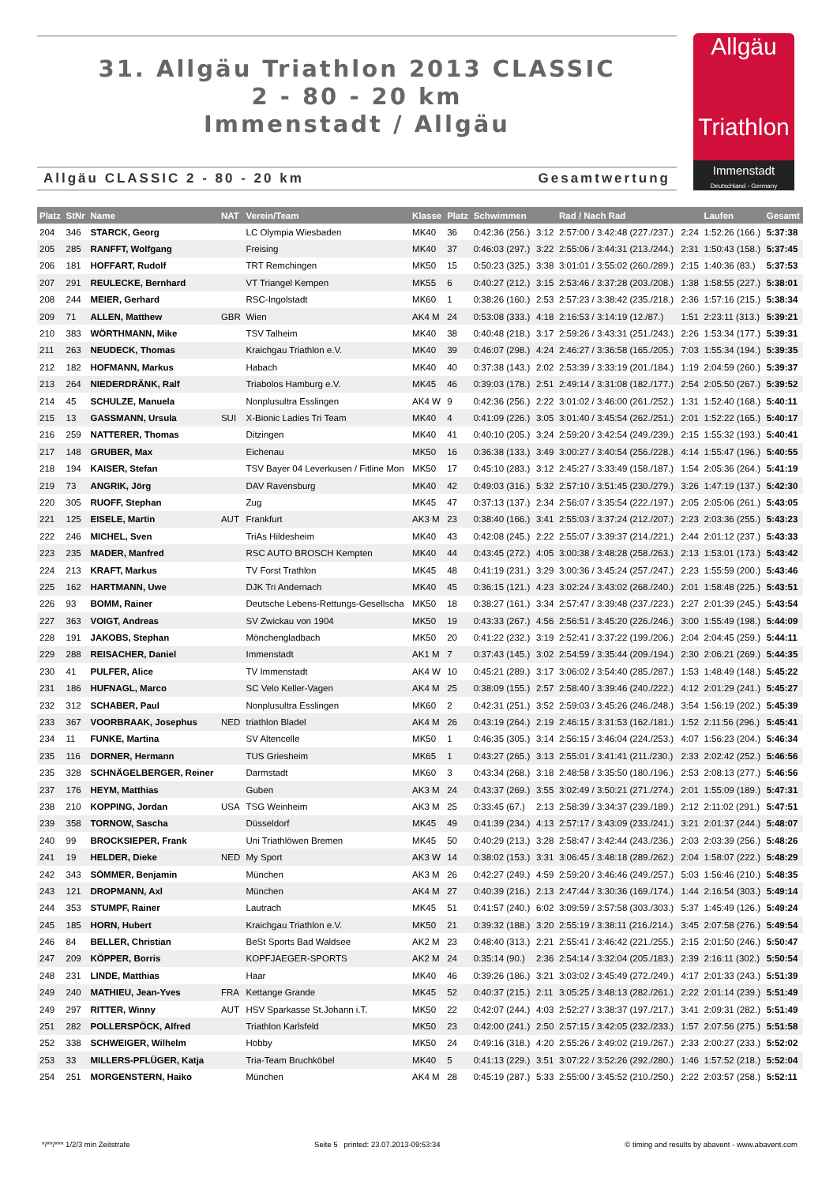31. Allgäu Triathlon 2013 CLASSIC
2 - 80 - 20 km
Immenstadt / Allgäu
Allgäu
Triathlon
Immenstadt
Deutschland - Germany
Allgäu CLASSIC 2 - 80 - 20 km Gesamtwertung
| Platz | StNr | Name | NAT | Verein/Team | Klasse | Platz | Schwimmen | | Rad / Nach Rad | | Laufen | Gesamt |
| --- | --- | --- | --- | --- | --- | --- | --- | --- | --- | --- | --- | --- |
| 204 | 346 | STARCK, Georg | | LC Olympia Wiesbaden | MK40 | 36 | 0:42:36 (256.) | 3:12 | 2:57:00 / 3:42:48 (227./237.) | 2:24 | 1:52:26 (166.) | 5:37:38 |
| 205 | 285 | RANFFT, Wolfgang | | Freising | MK40 | 37 | 0:46:03 (297.) | 3:22 | 2:55:06 / 3:44:31 (213./244.) | 2:31 | 1:50:43 (158.) | 5:37:45 |
| 206 | 181 | HOFFART, Rudolf | | TRT Remchingen | MK50 | 15 | 0:50:23 (325.) | 3:38 | 3:01:01 / 3:55:02 (260./289.) | 2:15 | 1:40:36 (83.) | 5:37:53 |
| 207 | 291 | REULECKE, Bernhard | | VT Triangel Kempen | MK55 | 6 | 0:40:27 (212.) | 3:15 | 2:53:46 / 3:37:28 (203./208.) | 1:38 | 1:58:55 (227.) | 5:38:01 |
| 208 | 244 | MEIER, Gerhard | | RSC-Ingolstadt | MK60 | 1 | 0:38:26 (160.) | 2:53 | 2:57:23 / 3:38:42 (235./218.) | 2:36 | 1:57:16 (215.) | 5:38:34 |
| 209 | 71 | ALLEN, Matthew | GBR | Wien | AK4 M | 24 | 0:53:08 (333.) | 4:18 | 2:16:53 / 3:14:19 (12./87.) | 1:51 | 2:23:11 (313.) | 5:39:21 |
| 210 | 383 | WÖRTHMANN, Mike | | TSV Talheim | MK40 | 38 | 0:40:48 (218.) | 3:17 | 2:59:26 / 3:43:31 (251./243.) | 2:26 | 1:53:34 (177.) | 5:39:31 |
| 211 | 263 | NEUDECK, Thomas | | Kraichgau Triathlon e.V. | MK40 | 39 | 0:46:07 (298.) | 4:24 | 2:46:27 / 3:36:58 (165./205.) | 7:03 | 1:55:34 (194.) | 5:39:35 |
| 212 | 182 | HOFMANN, Markus | | Habach | MK40 | 40 | 0:37:38 (143.) | 2:02 | 2:53:39 / 3:33:19 (201./184.) | 1:19 | 2:04:59 (260.) | 5:39:37 |
| 213 | 264 | NIEDERDRÄNK, Ralf | | Triabolos Hamburg e.V. | MK45 | 46 | 0:39:03 (178.) | 2:51 | 2:49:14 / 3:31:08 (182./177.) | 2:54 | 2:05:50 (267.) | 5:39:52 |
| 214 | 45 | SCHULZE, Manuela | | Nonplusultra Esslingen | AK4 W | 9 | 0:42:36 (256.) | 2:22 | 3:01:02 / 3:46:00 (261./252.) | 1:31 | 1:52:40 (168.) | 5:40:11 |
| 215 | 13 | GASSMANN, Ursula | SUI | X-Bionic Ladies Tri Team | MK40 | 4 | 0:41:09 (226.) | 3:05 | 3:01:40 / 3:45:54 (262./251.) | 2:01 | 1:52:22 (165.) | 5:40:17 |
| 216 | 259 | NATTERER, Thomas | | Ditzingen | MK40 | 41 | 0:40:10 (205.) | 3:24 | 2:59:20 / 3:42:54 (249./239.) | 2:15 | 1:55:32 (193.) | 5:40:41 |
| 217 | 148 | GRUBER, Max | | Eichenau | MK50 | 16 | 0:36:38 (133.) | 3:49 | 3:00:27 / 3:40:54 (256./228.) | 4:14 | 1:55:47 (196.) | 5:40:55 |
| 218 | 194 | KAISER, Stefan | | TSV Bayer 04 Leverkusen / Fitline Mon | MK50 | 17 | 0:45:10 (283.) | 3:12 | 2:45:27 / 3:33:49 (158./187.) | 1:54 | 2:05:36 (264.) | 5:41:19 |
| 219 | 73 | ANGRIK, Jörg | | DAV Ravensburg | MK40 | 42 | 0:49:03 (316.) | 5:32 | 2:57:10 / 3:51:45 (230./279.) | 3:26 | 1:47:19 (137.) | 5:42:30 |
| 220 | 305 | RUOFF, Stephan | | Zug | MK45 | 47 | 0:37:13 (137.) | 2:34 | 2:56:07 / 3:35:54 (222./197.) | 2:05 | 2:05:06 (261.) | 5:43:05 |
| 221 | 125 | EISELE, Martin | AUT | Frankfurt | AK3 M | 23 | 0:38:40 (166.) | 3:41 | 2:55:03 / 3:37:24 (212./207.) | 2:23 | 2:03:36 (255.) | 5:43:23 |
| 222 | 246 | MICHEL, Sven | | TriAs Hildesheim | MK40 | 43 | 0:42:08 (245.) | 2:22 | 2:55:07 / 3:39:37 (214./221.) | 2:44 | 2:01:12 (237.) | 5:43:33 |
| 223 | 235 | MADER, Manfred | | RSC AUTO BROSCH Kempten | MK40 | 44 | 0:43:45 (272.) | 4:05 | 3:00:38 / 3:48:28 (258./263.) | 2:13 | 1:53:01 (173.) | 5:43:42 |
| 224 | 213 | KRAFT, Markus | | TV Forst Trathlon | MK45 | 48 | 0:41:19 (231.) | 3:29 | 3:00:36 / 3:45:24 (257./247.) | 2:23 | 1:55:59 (200.) | 5:43:46 |
| 225 | 162 | HARTMANN, Uwe | | DJK Tri Andernach | MK40 | 45 | 0:36:15 (121.) | 4:23 | 3:02:24 / 3:43:02 (268./240.) | 2:01 | 1:58:48 (225.) | 5:43:51 |
| 226 | 93 | BOMM, Rainer | | Deutsche Lebens-Rettungs-Gesellscha | MK50 | 18 | 0:38:27 (161.) | 3:34 | 2:57:47 / 3:39:48 (237./223.) | 2:27 | 2:01:39 (245.) | 5:43:54 |
| 227 | 363 | VOIGT, Andreas | | SV Zwickau von 1904 | MK50 | 19 | 0:43:33 (267.) | 4:56 | 2:56:51 / 3:45:20 (226./246.) | 3:00 | 1:55:49 (198.) | 5:44:09 |
| 228 | 191 | JAKOBS, Stephan | | Mönchengladbach | MK50 | 20 | 0:41:22 (232.) | 3:19 | 2:52:41 / 3:37:22 (199./206.) | 2:04 | 2:04:45 (259.) | 5:44:11 |
| 229 | 288 | REISACHER, Daniel | | Immenstadt | AK1 M | 7 | 0:37:43 (145.) | 3:02 | 2:54:59 / 3:35:44 (209./194.) | 2:30 | 2:06:21 (269.) | 5:44:35 |
| 230 | 41 | PULFER, Alice | | TV Immenstadt | AK4 W | 10 | 0:45:21 (289.) | 3:17 | 3:06:02 / 3:54:40 (285./287.) | 1:53 | 1:48:49 (148.) | 5:45:22 |
| 231 | 186 | HUFNAGL, Marco | | SC Velo Keller-Vagen | AK4 M | 25 | 0:38:09 (155.) | 2:57 | 2:58:40 / 3:39:46 (240./222.) | 4:12 | 2:01:29 (241.) | 5:45:27 |
| 232 | 312 | SCHABER, Paul | | Nonplusultra Esslingen | MK60 | 2 | 0:42:31 (251.) | 3:52 | 2:59:03 / 3:45:26 (246./248.) | 3:54 | 1:56:19 (202.) | 5:45:39 |
| 233 | 367 | VOORBRAAK, Josephus | NED | triathlon Bladel | AK4 M | 26 | 0:43:19 (264.) | 2:19 | 2:46:15 / 3:31:53 (162./181.) | 1:52 | 2:11:56 (296.) | 5:45:41 |
| 234 | 11 | FUNKE, Martina | | SV Altencelle | MK50 | 1 | 0:46:35 (305.) | 3:14 | 2:56:15 / 3:46:04 (224./253.) | 4:07 | 1:56:23 (204.) | 5:46:34 |
| 235 | 116 | DORNER, Hermann | | TUS Griesheim | MK65 | 1 | 0:43:27 (265.) | 3:13 | 2:55:01 / 3:41:41 (211./230.) | 2:33 | 2:02:42 (252.) | 5:46:56 |
| 235 | 328 | SCHNÄGELBERGER, Reiner | | Darmstadt | MK60 | 3 | 0:43:34 (268.) | 3:18 | 2:48:58 / 3:35:50 (180./196.) | 2:53 | 2:08:13 (277.) | 5:46:56 |
| 237 | 176 | HEYM, Matthias | | Guben | AK3 M | 24 | 0:43:37 (269.) | 3:55 | 3:02:49 / 3:50:21 (271./274.) | 2:01 | 1:55:09 (189.) | 5:47:31 |
| 238 | 210 | KOPPING, Jordan | USA | TSG Weinheim | AK3 M | 25 | 0:33:45 (67.) | 2:13 | 2:58:39 / 3:34:37 (239./189.) | 2:12 | 2:11:02 (291.) | 5:47:51 |
| 239 | 358 | TORNOW, Sascha | | Düsseldorf | MK45 | 49 | 0:41:39 (234.) | 4:13 | 2:57:17 / 3:43:09 (233./241.) | 3:21 | 2:01:37 (244.) | 5:48:07 |
| 240 | 99 | BROCKSIEPER, Frank | | Uni Triathlöwen Bremen | MK45 | 50 | 0:40:29 (213.) | 3:28 | 2:58:47 / 3:42:44 (243./236.) | 2:03 | 2:03:39 (256.) | 5:48:26 |
| 241 | 19 | HELDER, Dieke | NED | My Sport | AK3 W | 14 | 0:38:02 (153.) | 3:31 | 3:06:45 / 3:48:18 (289./262.) | 2:04 | 1:58:07 (222.) | 5:48:29 |
| 242 | 343 | SÖMMER, Benjamin | | München | AK3 M | 26 | 0:42:27 (249.) | 4:59 | 2:59:20 / 3:46:46 (249./257.) | 5:03 | 1:56:46 (210.) | 5:48:35 |
| 243 | 121 | DROPMANN, Axl | | München | AK4 M | 27 | 0:40:39 (216.) | 2:13 | 2:47:44 / 3:30:36 (169./174.) | 1:44 | 2:16:54 (303.) | 5:49:14 |
| 244 | 353 | STUMPF, Rainer | | Lautrach | MK45 | 51 | 0:41:57 (240.) | 6:02 | 3:09:59 / 3:57:58 (303./303.) | 5:37 | 1:45:49 (126.) | 5:49:24 |
| 245 | 185 | HORN, Hubert | | Kraichgau Triathlon e.V. | MK50 | 21 | 0:39:32 (188.) | 3:20 | 2:55:19 / 3:38:11 (216./214.) | 3:45 | 2:07:58 (276.) | 5:49:54 |
| 246 | 84 | BELLER, Christian | | BeSt Sports Bad Waldsee | AK2 M | 23 | 0:48:40 (313.) | 2:21 | 2:55:41 / 3:46:42 (221./255.) | 2:15 | 2:01:50 (246.) | 5:50:47 |
| 247 | 209 | KÖPPER, Borris | | KOPFJAEGER-SPORTS | AK2 M | 24 | 0:35:14 (90.) | 2:36 | 2:54:14 / 3:32:04 (205./183.) | 2:39 | 2:16:11 (302.) | 5:50:54 |
| 248 | 231 | LINDE, Matthias | | Haar | MK40 | 46 | 0:39:26 (186.) | 3:21 | 3:03:02 / 3:45:49 (272./249.) | 4:17 | 2:01:33 (243.) | 5:51:39 |
| 249 | 240 | MATHIEU, Jean-Yves | FRA | Kettange Grande | MK45 | 52 | 0:40:37 (215.) | 2:11 | 3:05:25 / 3:48:13 (282./261.) | 2:22 | 2:01:14 (239.) | 5:51:49 |
| 249 | 297 | RITTER, Winny | AUT | HSV Sparkasse St.Johann i.T. | MK50 | 22 | 0:42:07 (244.) | 4:03 | 2:52:27 / 3:38:37 (197./217.) | 3:41 | 2:09:31 (282.) | 5:51:49 |
| 251 | 282 | POLLERSPÖCK, Alfred | | Triathlon Karlsfeld | MK50 | 23 | 0:42:00 (241.) | 2:50 | 2:57:15 / 3:42:05 (232./233.) | 1:57 | 2:07:56 (275.) | 5:51:58 |
| 252 | 338 | SCHWEIGER, Wilhelm | | Hobby | MK50 | 24 | 0:49:16 (318.) | 4:20 | 2:55:26 / 3:49:02 (219./267.) | 2:33 | 2:00:27 (233.) | 5:52:02 |
| 253 | 33 | MILLERS-PFLÜGER, Katja | | Tria-Team Bruchköbel | MK40 | 5 | 0:41:13 (229.) | 3:51 | 3:07:22 / 3:52:26 (292./280.) | 1:46 | 1:57:52 (218.) | 5:52:04 |
| 254 | 251 | MORGENSTERN, Haiko | | München | AK4 M | 28 | 0:45:19 (287.) | 5:33 | 2:55:00 / 3:45:52 (210./250.) | 2:22 | 2:03:57 (258.) | 5:52:11 |
*/**/*** 1/2/3 min Zeitstrafe Seite 5 printed: 23.07.2013-09:53:34 © timing and results by abavent - www.abavent.com